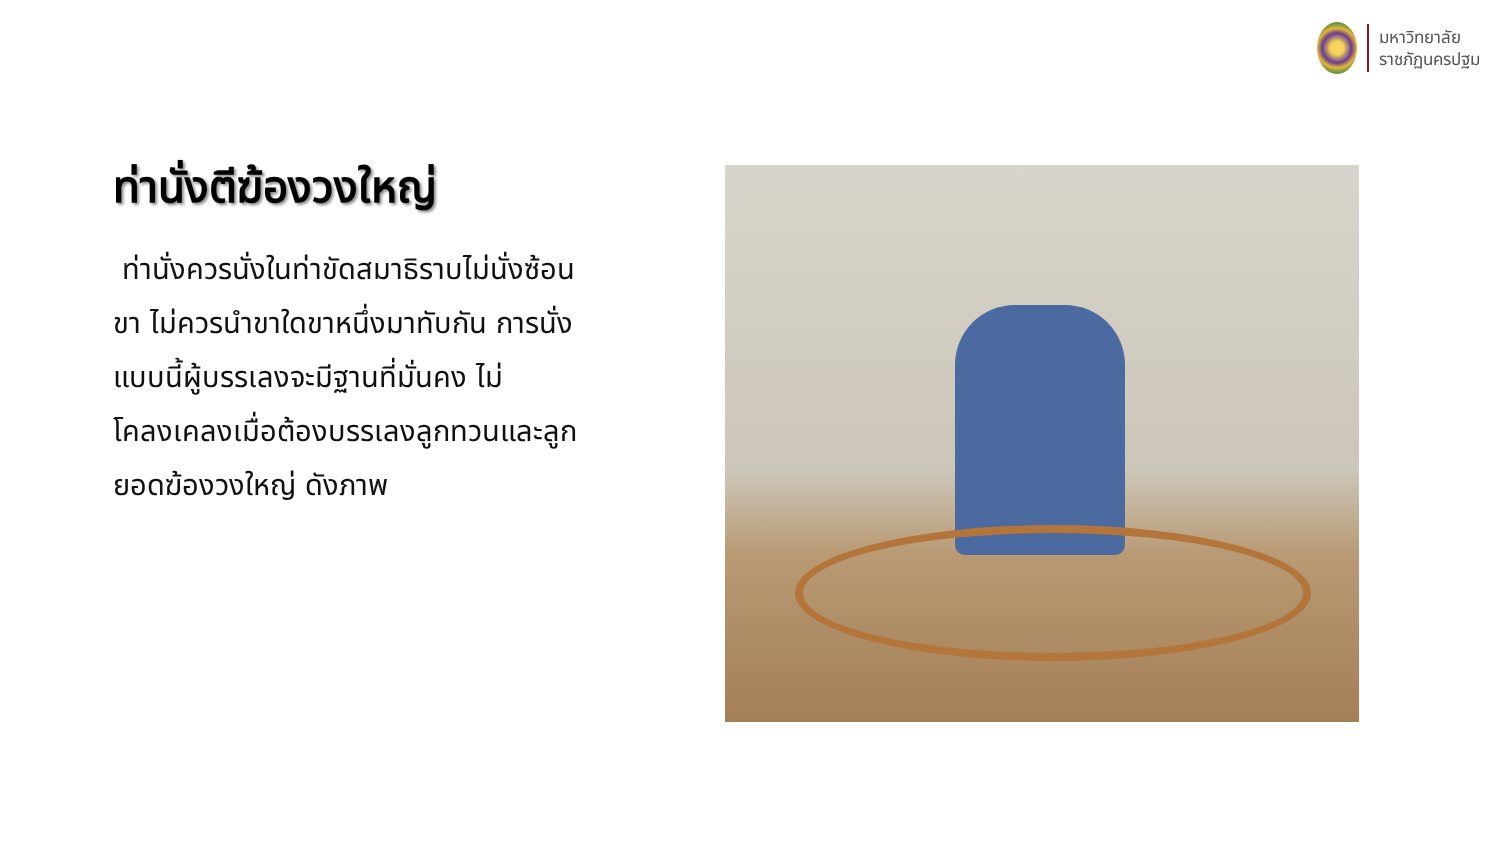มหาวิทยาลัย
ราชภัฏนครปฐม
ท่านั่งตีฆ้องวงใหญ่
ท่านั่งควรนั่งในท่าขัดสมาธิราบไม่นั่งซ้อนขา ไม่ควรนำขาใดขาหนึ่งมาทับกัน การนั่งแบบนี้ผู้บรรเลงจะมีฐานที่มั่นคง ไม่โคลงเคลงเมื่อต้องบรรเลงลูกทวนและลูกยอดฆ้องวงใหญ่ ดังภาพ